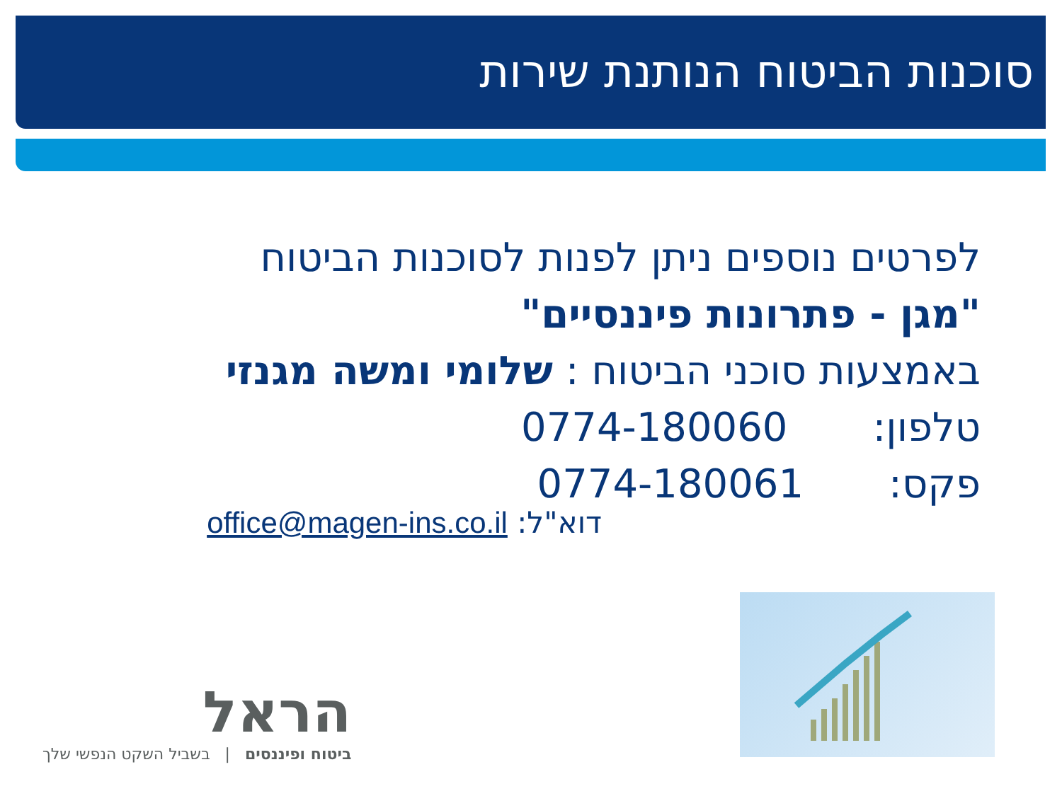סוכנות הביטוח הנותנת שירות
לפרטים נוספים ניתן לפנות לסוכנות הביטוח
"מגן - פתרונות פיננסיים"
באמצעות סוכני הביטוח : שלומי ומשה מגנזי
טלפון: 0774-180060
פקס: 0774-180061
דוא"ל: office@magen-ins.co.il
הראל
ביטוח ופיננסים | בשביל השקט הנפשי שלך